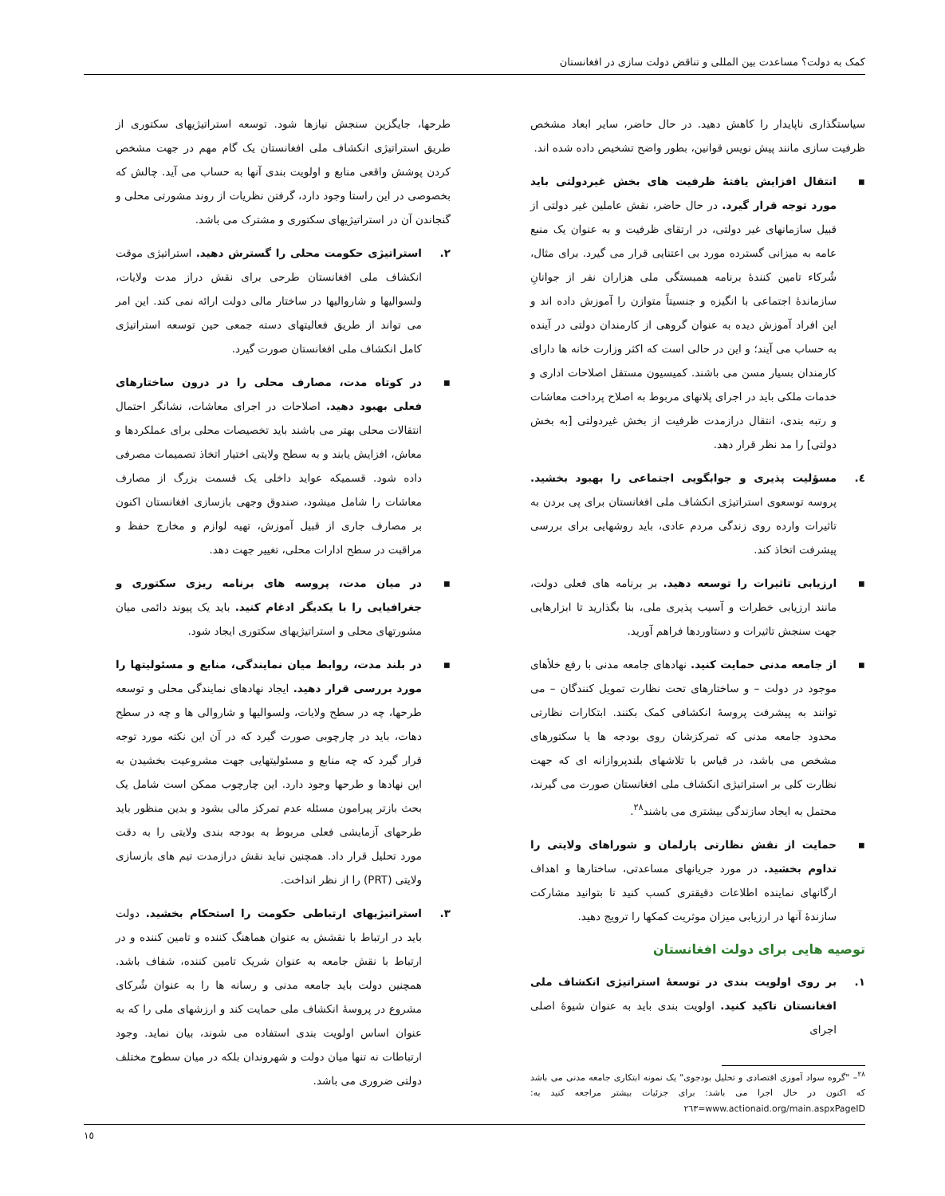کمک به دولت؟ مساعدت بین المللی و تناقض دولت سازی در افغانستان
سیاستگذاری ناپایدار را کاهش دهید. در حال حاضر، سایر ابعاد مشخص ظرفیت سازی مانند پیش نویس قوانین، بطور واضح تشخیص داده شده اند.
▪ انتقال افزایش یافتهٔ ظرفیت های بخش غیردولتی باید مورد توجه قرار گیرد. در حال حاضر، نقش عاملین غیر دولتی از قبیل سازمانهای غیر دولتی، در ارتقای ظرفیت و به عنوان یک منبع عامه به میزانی گسترده مورد بی اعتنایی قرار می گیرد. برای مثال، شُرکاء تامین کنندهٔ برنامه همبستگی ملی هزاران نفر از جوانانِ سازماندهٔ اجتماعی با انگیزه و جنسیتاً متوازن را آموزش داده اند و این افراد آموزش دیده به عنوان گروهی از کارمندان دولتی در آینده به حساب می آیند؛ و این در حالی است که اکثر وزارت خانه ها دارای کارمندان بسیار مسن می باشند. کمیسیون مستقل اصلاحات اداری و خدمات ملکی باید در اجرای پلانهای مربوط به اصلاح پرداخت معاشات و رتبه بندی، انتقال درازمدت ظرفیت از بخش غیردولتی [به بخش دولتی] را مد نظر قرار دهد.
٤. مسؤلیت پذیری و جوابگویی اجتماعی را بهبود بخشید. پروسه توسعوی استراتیژی انکشاف ملی افغانستان برای پی بردن به تاثیرات وارده روی زندگی مردم عادی، باید روشهایی برای بررسی پیشرفت اتخاذ کند.
▪ ارزیابی تاثیرات را توسعه دهید. بر برنامه های فعلی دولت، مانند ارزیابی خطرات و آسیب پذیری ملی، بنا بگذارید تا ابزارهایی جهت سنجش تاثیرات و دستاوردها فراهم آورید.
▪ از جامعه مدنی حمایت کنید. نهادهای جامعه مدنی با رفع خلأهای موجود در دولت – و ساختارهای تحت نظارت تمویل کنندگان – می توانند به پیشرفت پروسهٔ انکشافی کمک بکنند. ابتکارات نظارتی محدود جامعه مدنی که تمرکزشان روی بودجه ها یا سکتورهای مشخص می باشد، در قیاس با تلاشهای بلندپروازانه ای که جهت نظارت کلی بر استراتیژی انکشاف ملی افغانستان صورت می گیرند، محتمل به ایجاد سازندگی بیشتری می باشند<sup>٢٨</sup>.
▪ حمایت از نقش نظارتی پارلمان و شوراهای ولایتی را تداوم بخشید. در مورد جریانهای مساعدتی، ساختارها و اهداف ارگانهای نماینده اطلاعات دقیقتری کسب کنید تا بتوانید مشارکت سازندهٔ آنها در ارزیابی میزان موثریت کمکها را ترویج دهید.
توصیه هایی برای دولت افغانستان
١. بر روی اولویت بندی در توسعهٔ استراتیژی انکشاف ملی افغانستان تاکید کنید. اولویت بندی باید به عنوان شیوهٔ اصلی اجرای
<sup>٢٨</sup>– "گروه سواد آموزی اقتصادی و تحلیل بودجوی" یک نمونه ابتکاری جامعه مدنی می باشد که اکنون در حال اجرا می باشد: برای جزئیات بیشتر مراجعه کنید به: www.actionaid.org/main.aspxPageID=٢٦٣
طرحها، جایگزین سنجش نیازها شود. توسعه استراتیژیهای سکتوری از طریق استراتیژی انکشاف ملی افغانستان یک گام مهم در جهت مشخص کردن پوشش واقعی منابع و اولویت بندی آنها به حساب می آید. چالش که بخصوصی در این راستا وجود دارد، گرفتن نظریات از روند مشورتی محلی و گنجاندن آن در استراتیژیهای سکتوری و مشترک می باشد.
٢. استراتیژی حکومت محلی را گسترش دهید. استراتیژی موقت انکشاف ملی افغانستان طرحی برای نقش دراز مدت ولایات، ولسوالیها و شاروالیها در ساختار مالی دولت ارائه نمی کند. این امر می تواند از طریق فعالیتهای دسته جمعی حین توسعه استراتیژی کامل انکشاف ملی افغانستان صورت گیرد.
▪ در کوتاه مدت، مصارف محلی را در درون ساختارهای فعلی بهبود دهید. اصلاحات در اجرای معاشات، نشانگر احتمال انتقالات محلی بهتر می باشند باید تخصیصات محلی برای عملکردها و معاش، افزایش یابند و به سطح ولایتی اختیار اتخاذ تصمیمات مصرفی داده شود. قسمیکه عواید داخلی یک قسمت بزرگ از مصارف معاشات را شامل میشود، صندوق وجهی بازسازی افغانستان اکنون بر مصارف جاری از قبیل آموزش، تهیه لوازم و مخارج حفظ و مراقبت در سطح ادارات محلی، تغییر جهت دهد.
▪ در میان مدت، پروسه های برنامه ریزی سکتوری و جغرافیایی را با یکدیگر ادغام کنید. باید یک پیوند دائمی میان مشورتهای محلی و استراتیژیهای سکتوری ایجاد شود.
▪ در بلند مدت، روابط میان نمایندگی، منابع و مسئولیتها را مورد بررسی قرار دهید. ایجاد نهادهای نمایندگی محلی و توسعه طرحها، چه در سطح ولایات، ولسوالیها و شاروالی ها و چه در سطح دهات، باید در چارچوبی صورت گیرد که در آن این نکته مورد توجه قرار گیرد که چه منابع و مسئولیتهایی جهت مشروعیت بخشیدن به این نهادها و طرحها وجود دارد. این چارچوب ممکن است شامل یک بحث بازتر پیرامون مسئله عدم تمرکز مالی بشود و بدین منظور باید طرحهای آزمایشی فعلی مربوط به بودجه بندی ولایتی را به دقت مورد تحلیل قرار داد. همچنین نباید نقش درازمدت تیم های بازسازی ولایتی (PRT) را از نظر انداخت.
٣. استراتیژیهای ارتباطی حکومت را استحکام بخشید. دولت باید در ارتباط با نقشش به عنوان هماهنگ کننده و تامین کننده و در ارتباط با نقش جامعه به عنوان شریک تامین کننده، شفاف باشد. همچنین دولت باید جامعه مدنی و رسانه ها را به عنوان شُرکای مشروع در پروسهٔ انکشاف ملی حمایت کند و ارزشهای ملی را که به عنوان اساس اولویت بندی استفاده می شوند، بیان نماید. وجود ارتباطات نه تنها میان دولت و شهروندان بلکه در میان سطوح مختلف دولتی ضروری می باشد.
١٥